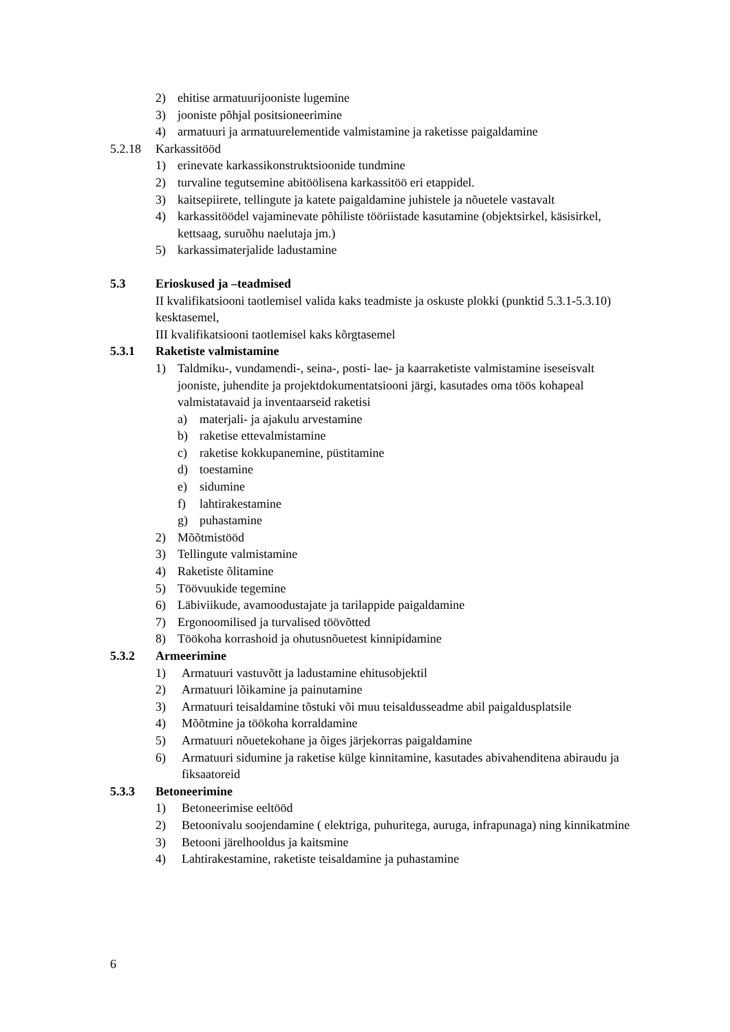2) ehitise armatuurijooniste lugemine
3) jooniste põhjal positsioneerimine
4) armatuuri ja armatuurelementide valmistamine ja raketisse paigaldamine
5.2.18 Karkassitööd
1) erinevate karkassikonstruktsioonide tundmine
2) turvaline tegutsemine abitöölisena karkassitöö eri etappidel.
3) kaitsepiirete, tellingute ja katete paigaldamine juhistele ja nõuetele vastavalt
4) karkassitöödel vajaminevate põhiliste tööriistade kasutamine (objektsirkel, käsisirkel, kettsaag, suruõhu naelutaja jm.)
5) karkassimaterjalide ladustamine
5.3 Erioskused ja –teadmised
II kvalifikatsiooni taotlemisel valida kaks teadmiste ja oskuste plokki (punktid 5.3.1-5.3.10) kesktasemel,
III kvalifikatsiooni taotlemisel kaks kõrgtasemel
5.3.1 Raketiste valmistamine
1) Taldmiku-, vundamendi-, seina-, posti- lae- ja kaarraketiste valmistamine iseseisvalt jooniste, juhendite ja projektdokumentatsiooni järgi, kasutades oma töös kohapeal valmistatavaid ja inventaarseid raketisi
a) materjali- ja ajakulu arvestamine
b) raketise ettevalmistamine
c) raketise kokkupanemine, püstitamine
d) toestamine
e) sidumine
f) lahtirakestamine
g) puhastamine
2) Mõõtmistööd
3) Tellingute valmistamine
4) Raketiste õlitamine
5) Töövuukide tegemine
6) Läbiviikude, avamoodustajate ja tarilappide paigaldamine
7) Ergonoomilised ja turvalised töövõtted
8) Töökoha korrashoid ja ohutusnõuetest kinnipidamine
5.3.2 Armeerimine
1) Armatuuri vastuvõtt ja ladustamine ehitusobjektil
2) Armatuuri lõikamine ja painutamine
3) Armatuuri teisaldamine tõstuki või muu teisaldusseadme abil paigaldusplatsile
4) Mõõtmine ja töökoha korraldamine
5) Armatuuri nõuetekohane ja õiges järjekorras paigaldamine
6) Armatuuri sidumine ja raketise külge kinnitamine, kasutades abivahenditena abiraudu ja fiksaatoreid
5.3.3 Betoneerimine
1) Betoneerimise eeltööd
2) Betoonivalu soojendamine ( elektriga, puhuritega, auruga, infrapunaga) ning kinnikatmine
3) Betooni järelhooldus ja kaitsmine
4) Lahtirakestamine, raketiste teisaldamine ja puhastamine
6